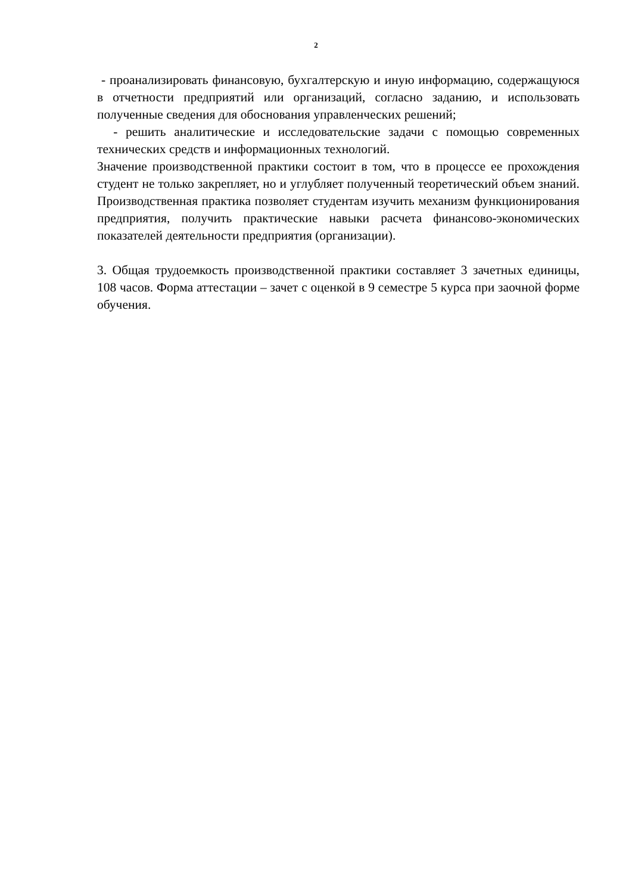2
- проанализировать финансовую, бухгалтерскую и иную информацию, содержащуюся в отчетности предприятий или организаций, согласно заданию, и использовать полученные сведения для обоснования управленческих решений;
- решить аналитические и исследовательские задачи с помощью современных технических средств и информационных технологий.
Значение производственной практики состоит в том, что в процессе ее прохождения студент не только закрепляет, но и углубляет полученный теоретический объем знаний. Производственная практика позволяет студентам изучить механизм функционирования предприятия, получить практические навыки расчета финансово-экономических показателей деятельности предприятия (организации).
3. Общая трудоемкость производственной практики составляет 3 зачетных единицы, 108 часов. Форма аттестации – зачет с оценкой в 9 семестре 5 курса при заочной форме обучения.